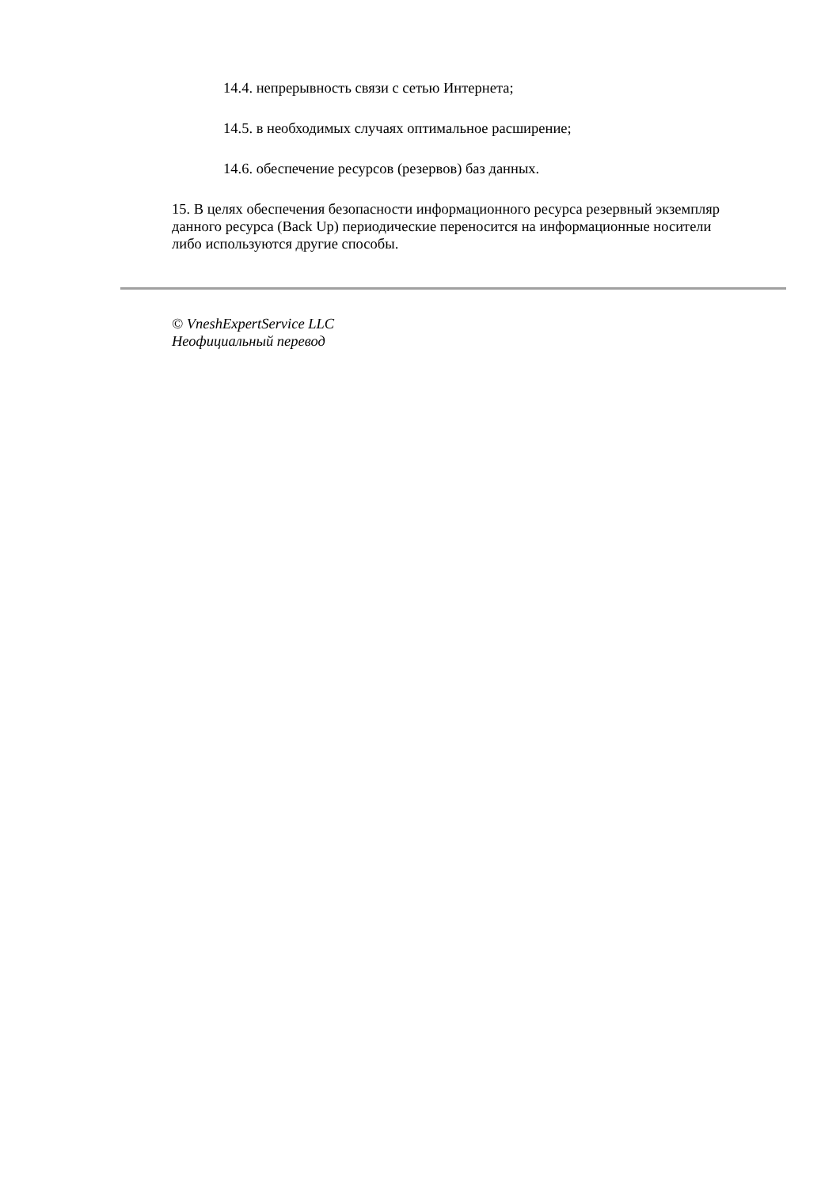14.4. непрерывность связи с сетью Интернета;
14.5. в необходимых случаях оптимальное расширение;
14.6. обеспечение ресурсов (резервов) баз данных.
15. В целях обеспечения безопасности информационного ресурса резервный экземпляр данного ресурса (Back Up) периодические переносится на информационные носители либо используются другие способы.
© VneshExpertService LLC
Неофициальный перевод